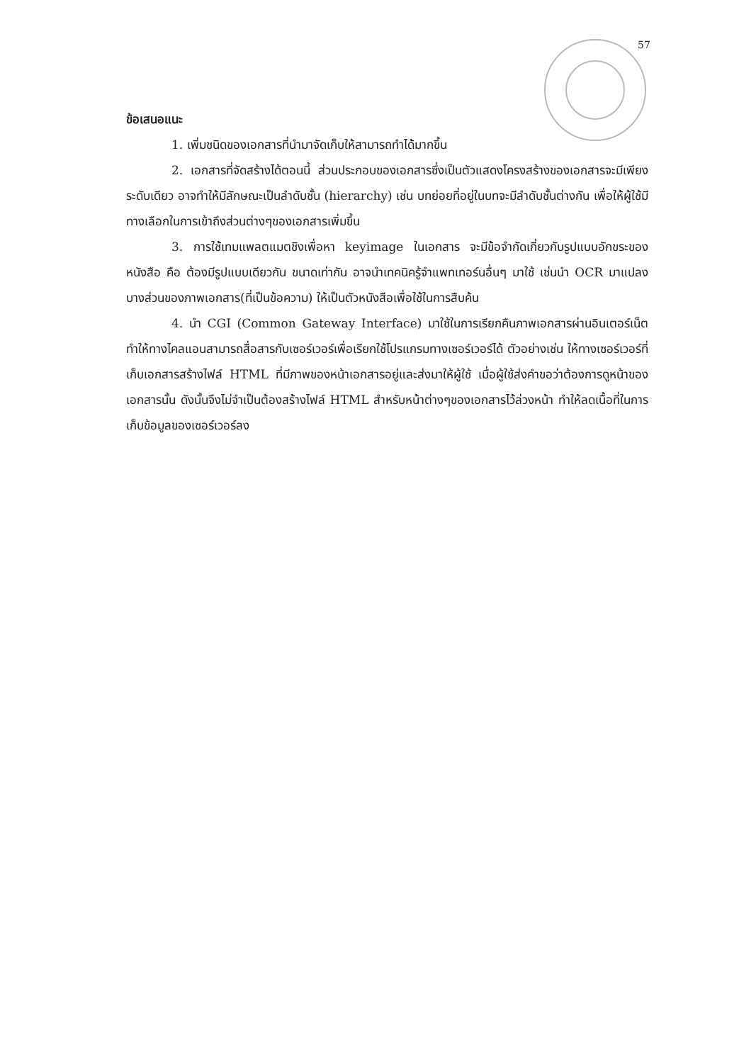57
ข้อเสนอแนะ
1. เพิ่มชนิดของเอกสารที่นำมาจัดเก็บให้สามารถทำได้มากขึ้น
2. เอกสารที่จัดสร้างได้ตอนนี้ ส่วนประกอบของเอกสารซึ่งเป็นตัวแสดงโครงสร้างของเอกสารจะมีเพียงระดับเดียว อาจทำให้มีลักษณะเป็นลำดับชั้น (hierarchy) เช่น บทย่อยที่อยู่ในบทจะมีลำดับชั้นต่างกัน เพื่อให้ผู้ใช้มีทางเลือกในการเข้าถึงส่วนต่างๆของเอกสารเพิ่มขึ้น
3. การใช้เทมแพลตแมตชิงเพื่อหา keyimage ในเอกสาร จะมีข้อจำกัดเกี่ยวกับรูปแบบอักขระของหนังสือ คือ ต้องมีรูปแบบเดียวกัน ขนาดเท่ากัน อาจนำเทคนิครู้จำแพทเทอร์นอื่นๆ มาใช้ เช่นนำ OCR มาแปลงบางส่วนของภาพเอกสาร(ที่เป็นข้อความ) ให้เป็นตัวหนังสือเพื่อใช้ในการสืบค้น
4. นำ CGI (Common Gateway Interface) มาใช้ในการเรียกคืนภาพเอกสารผ่านอินเตอร์เน็ต ทำให้ทางไคลแอนสามารถสื่อสารกับเซอร์เวอร์เพื่อเรียกใช้โปรแกรมทางเซอร์เวอร์ได้ ตัวอย่างเช่น ให้ทางเซอร์เวอร์ที่เก็บเอกสารสร้างไฟล์ HTML ที่มีภาพของหน้าเอกสารอยู่และส่งมาให้ผู้ใช้ เมื่อผู้ใช้ส่งคำขอว่าต้องการดูหน้าของเอกสารนั้น ดังนั้นจึงไม่จำเป็นต้องสร้างไฟล์ HTML สำหรับหน้าต่างๆของเอกสารไว้ล่วงหน้า ทำให้ลดเนื้อที่ในการเก็บข้อมูลของเซอร์เวอร์ลง